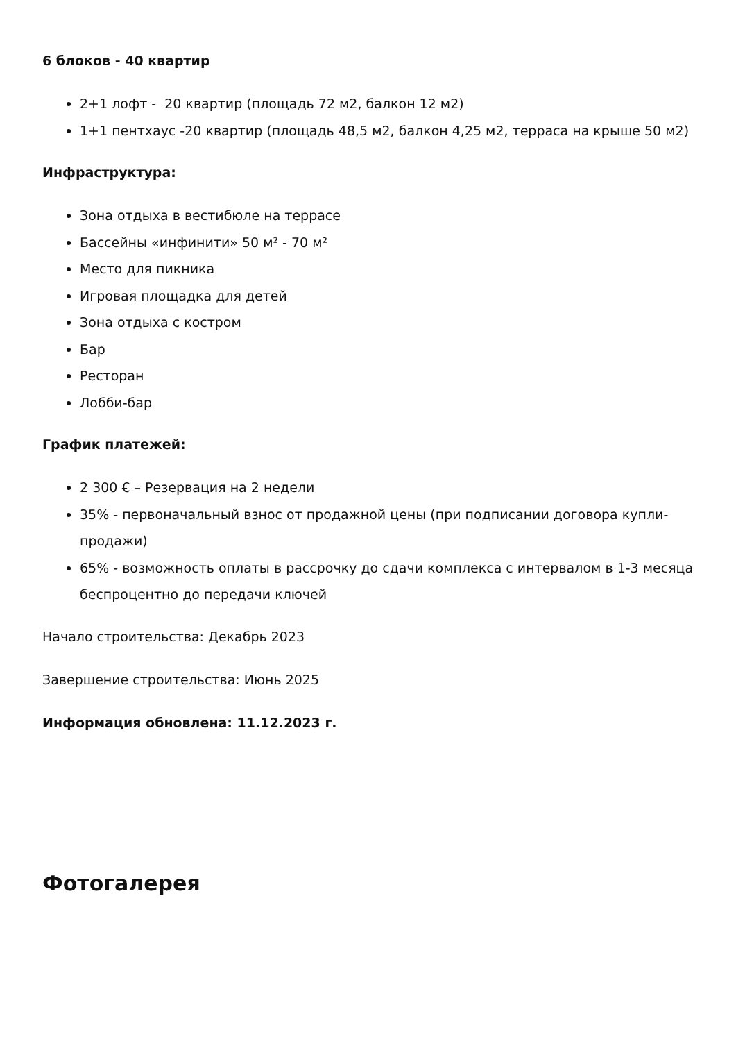6 блоков - 40 квартир
2+1 лофт - 20 квартир (площадь 72 м2, балкон 12 м2)
1+1 пентхаус -20 квартир (площадь 48,5 м2, балкон 4,25 м2, терраса на крыше 50 м2)
Инфраструктура:
Зона отдыха в вестибюле на террасе
Бассейны «инфинити» 50 м² - 70 м²
Место для пикника
Игровая площадка для детей
Зона отдыха с костром
Бар
Ресторан
Лобби-бар
График платежей:
2 300 € – Резервация на 2 недели
35% - первоначальный взнос от продажной цены (при подписании договора купли-продажи)
65% - возможность оплаты в рассрочку до сдачи комплекса с интервалом в 1-3 месяца беспроцентно до передачи ключей
Начало строительства: Декабрь 2023
Завершение строительства: Июнь 2025
Информация обновлена: 11.12.2023 г.
Фотогалерея